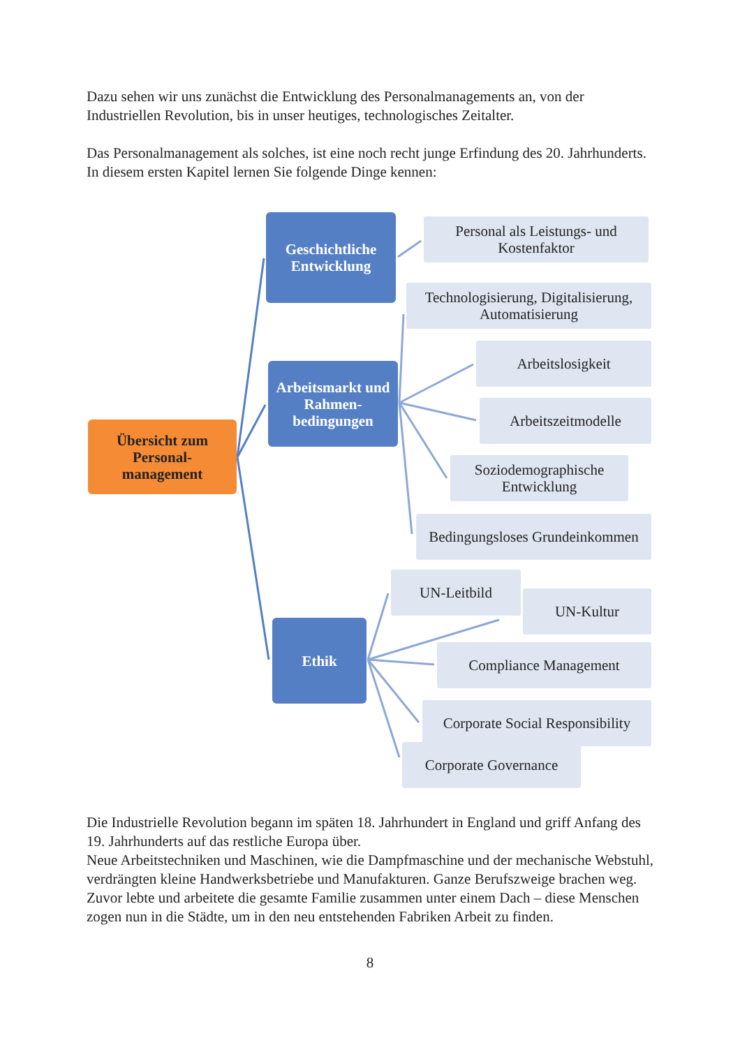Dazu sehen wir uns zunächst die Entwicklung des Personalmanagements an, von der Industriellen Revolution, bis in unser heutiges, technologisches Zeitalter.
Das Personalmanagement als solches, ist eine noch recht junge Erfindung des 20. Jahrhunderts. In diesem ersten Kapitel lernen Sie folgende Dinge kennen:
Übersicht zum Personal-
management
Geschichtliche Entwicklung
Arbeitsmarkt und Rahmen-
bedingungen
Ethik
Personal als Leistungs- und Kostenfaktor
Technologisierung, Digitalisierung, Automatisierung
Arbeitslosigkeit
Arbeitszeitmodelle
Soziodemographische Entwicklung
Bedingungsloses Grundeinkommen
UN-Leitbild
UN-Kultur
Compliance Management
Corporate Social Responsibility
Corporate Governance
Die Industrielle Revolution begann im späten 18. Jahrhundert in England und griff Anfang des 19. Jahrhunderts auf das restliche Europa über.
Neue Arbeitstechniken und Maschinen, wie die Dampfmaschine und der mechanische Webstuhl, verdrängten kleine Handwerksbetriebe und Manufakturen. Ganze Berufszweige brachen weg. Zuvor lebte und arbeitete die gesamte Familie zusammen unter einem Dach – diese Menschen zogen nun in die Städte, um in den neu entstehenden Fabriken Arbeit zu finden.
8